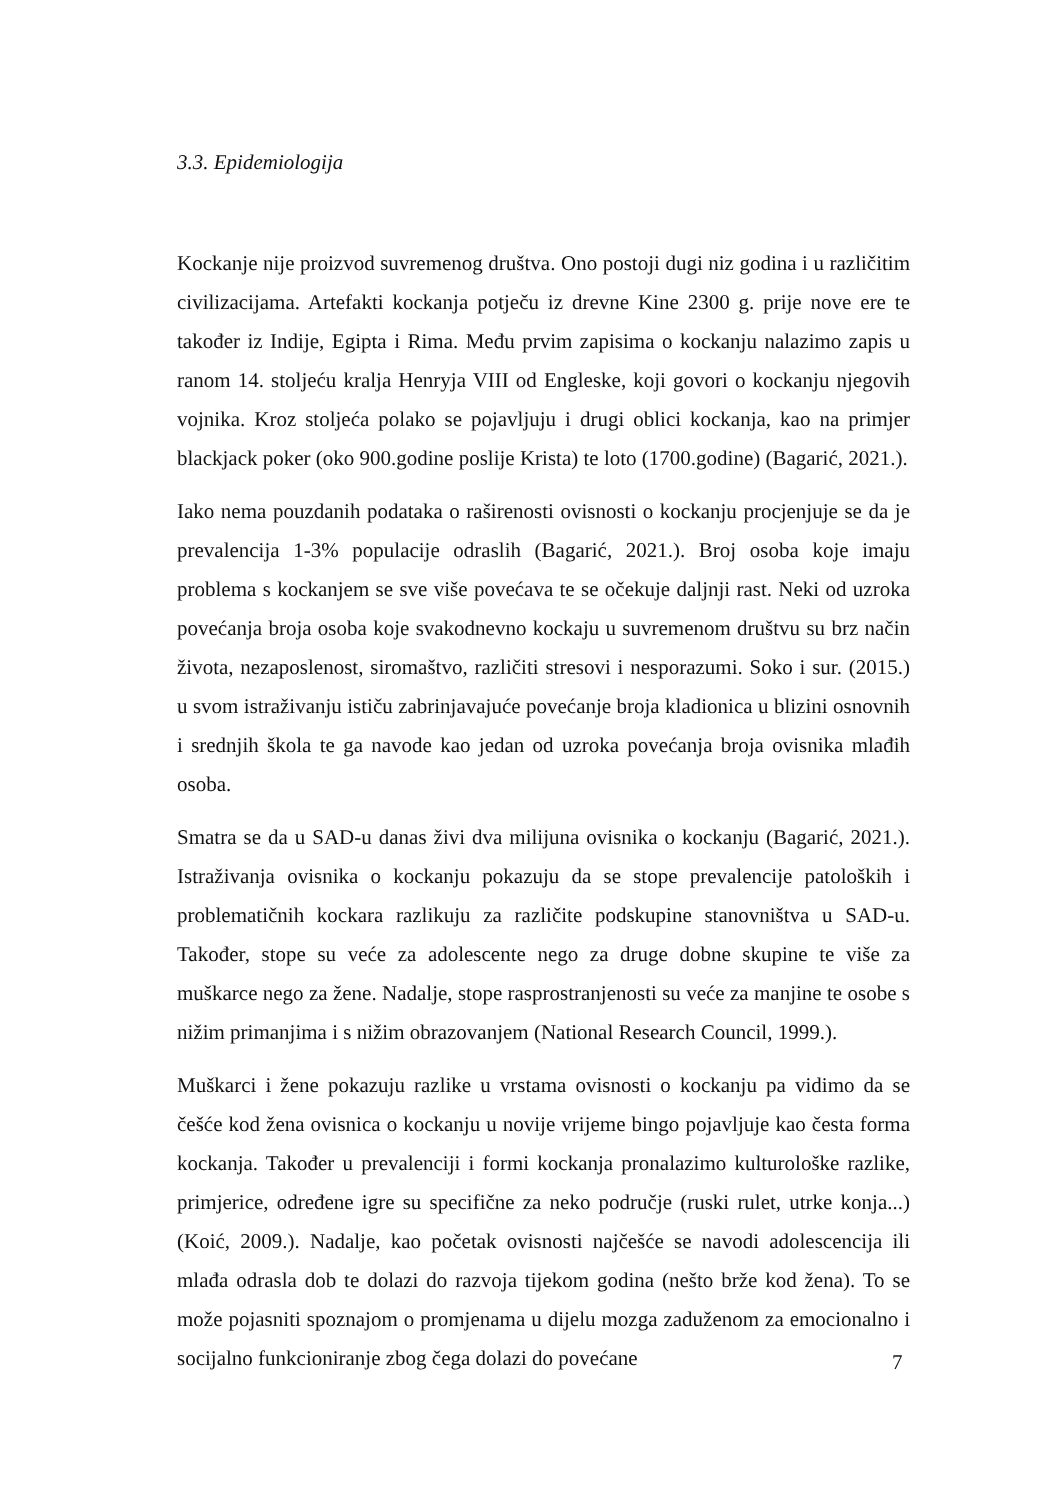3.3. Epidemiologija
Kockanje nije proizvod suvremenog društva. Ono postoji dugi niz godina i u različitim civilizacijama. Artefakti kockanja potječu iz drevne Kine 2300 g. prije nove ere te također iz Indije, Egipta i Rima. Među prvim zapisima o kockanju nalazimo zapis u ranom 14. stoljeću kralja Henryja VIII od Engleske, koji govori o kockanju njegovih vojnika. Kroz stoljeća polako se pojavljuju i drugi oblici kockanja, kao na primjer blackjack poker (oko 900.godine poslije Krista) te loto (1700.godine) (Bagarić, 2021.).
Iako nema pouzdanih podataka o raširenosti ovisnosti o kockanju procjenjuje se da je prevalencija 1-3% populacije odraslih (Bagarić, 2021.). Broj osoba koje imaju problema s kockanjem se sve više povećava te se očekuje daljnji rast. Neki od uzroka povećanja broja osoba koje svakodnevno kockaju u suvremenom društvu su brz način života, nezaposlenost, siromaštvo, različiti stresovi i nesporazumi. Soko i sur. (2015.) u svom istraživanju ističu zabrinjavajuće povećanje broja kladionica u blizini osnovnih i srednjih škola te ga navode kao jedan od uzroka povećanja broja ovisnika mlađih osoba.
Smatra se da u SAD-u danas živi dva milijuna ovisnika o kockanju (Bagarić, 2021.). Istraživanja ovisnika o kockanju pokazuju da se stope prevalencije patoloških i problematičnih kockara razlikuju za različite podskupine stanovništva u SAD-u. Također, stope su veće za adolescente nego za druge dobne skupine te više za muškarce nego za žene. Nadalje, stope rasprostranjenosti su veće za manjine te osobe s nižim primanjima i s nižim obrazovanjem (National Research Council, 1999.).
Muškarci i žene pokazuju razlike u vrstama ovisnosti o kockanju pa vidimo da se češće kod žena ovisnica o kockanju u novije vrijeme bingo pojavljuje kao česta forma kockanja. Također u prevalenciji i formi kockanja pronalazimo kulturološke razlike, primjerice, određene igre su specifične za neko područje (ruski rulet, utrke konja...) (Koić, 2009.). Nadalje, kao početak ovisnosti najčešće se navodi adolescencija ili mlađa odrasla dob te dolazi do razvoja tijekom godina (nešto brže kod žena). To se može pojasniti spoznajom o promjenama u dijelu mozga zaduženom za emocionalno i socijalno funkcioniranje zbog čega dolazi do povećane
7